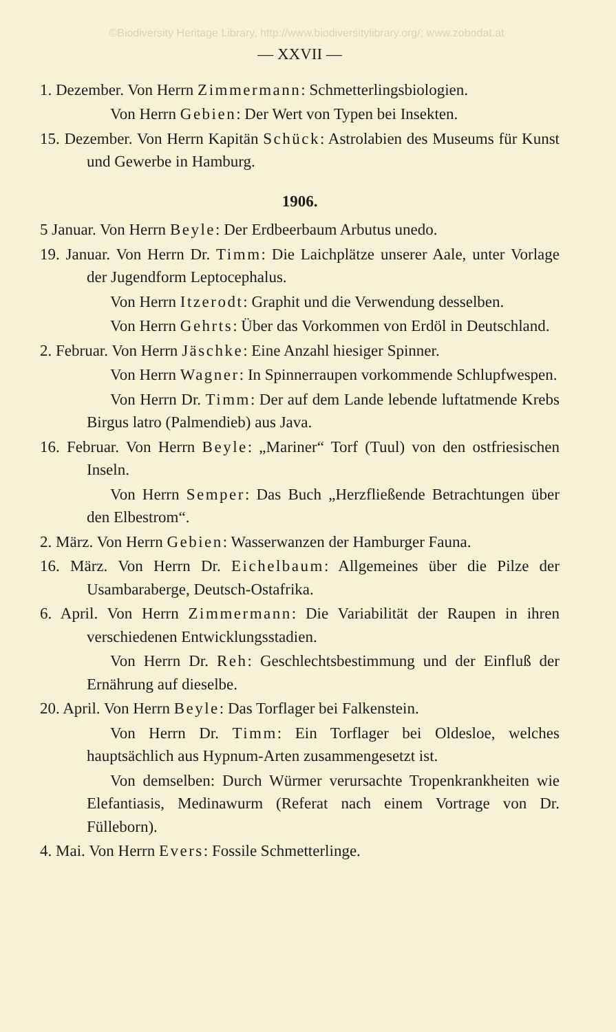©Biodiversity Heritage Library, http://www.biodiversitylibrary.org/; www.zobodat.at
— XXVII —
1. Dezember. Von Herrn Zimmermann: Schmetterlingsbiologien.
Von Herrn Gebien: Der Wert von Typen bei Insekten.
15. Dezember. Von Herrn Kapitän Schück: Astrolabien des Museums für Kunst und Gewerbe in Hamburg.
1906.
5 Januar. Von Herrn Beyle: Der Erdbeerbaum Arbutus unedo.
19. Januar. Von Herrn Dr. Timm: Die Laichplätze unserer Aale, unter Vorlage der Jugendform Leptocephalus.
Von Herrn Itzerodt: Graphit und die Verwendung desselben.
Von Herrn Gehrts: Über das Vorkommen von Erdöl in Deutschland.
2. Februar. Von Herrn Jäschke: Eine Anzahl hiesiger Spinner.
Von Herrn Wagner: In Spinnerraupen vorkommende Schlupfwespen.
Von Herrn Dr. Timm: Der auf dem Lande lebende luftatmende Krebs Birgus latro (Palmendieb) aus Java.
16. Februar. Von Herrn Beyle: „Mariner“ Torf (Tuul) von den ostfriesischen Inseln.
Von Herrn Semper: Das Buch „Herzfließende Betrachtungen über den Elbestrom“.
2. März. Von Herrn Gebien: Wasserwanzen der Hamburger Fauna.
16. März. Von Herrn Dr. Eichelbaum: Allgemeines über die Pilze der Usambaraberge, Deutsch-Ostafrika.
6. April. Von Herrn Zimmermann: Die Variabilität der Raupen in ihren verschiedenen Entwicklungsstadien.
Von Herrn Dr. Reh: Geschlechtsbestimmung und der Einfluß der Ernährung auf dieselbe.
20. April. Von Herrn Beyle: Das Torflager bei Falkenstein.
Von Herrn Dr. Timm: Ein Torflager bei Oldesloe, welches hauptsächlich aus Hypnum-Arten zusammengesetzt ist.
Von demselben: Durch Würmer verursachte Tropenkrankheiten wie Elefantiasis, Medinawurm (Referat nach einem Vortrage von Dr. Fülleborn).
4. Mai. Von Herrn Evers: Fossile Schmetterlinge.